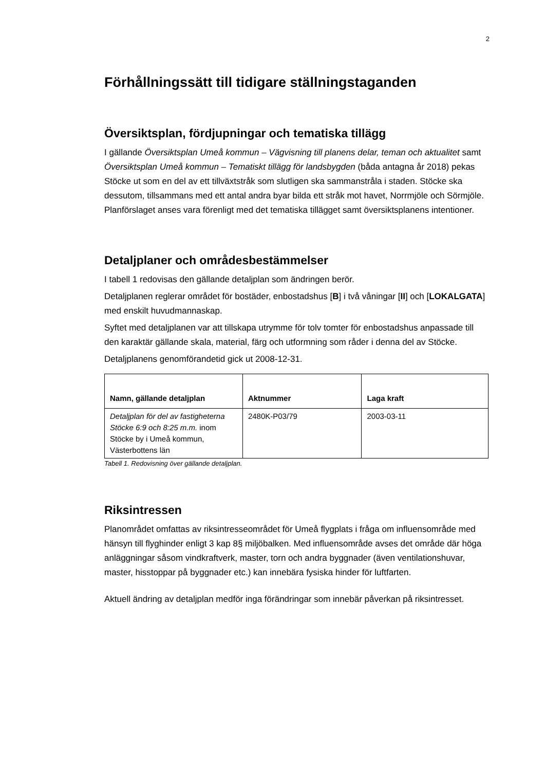2
Förhållningssätt till tidigare ställningstaganden
Översiktsplan, fördjupningar och tematiska tillägg
I gällande Översiktsplan Umeå kommun – Vägvisning till planens delar, teman och aktualitet samt Översiktsplan Umeå kommun – Tematiskt tillägg för landsbygden (båda antagna år 2018) pekas Stöcke ut som en del av ett tillväxtstråk som slutligen ska sammanstråla i staden. Stöcke ska dessutom, tillsammans med ett antal andra byar bilda ett stråk mot havet, Norrmjöle och Sörmjöle. Planförslaget anses vara förenligt med det tematiska tillägget samt översiktsplanens intentioner.
Detaljplaner och områdesbestämmelser
I tabell 1 redovisas den gällande detaljplan som ändringen berör.
Detaljplanen reglerar området för bostäder, enbostadshus [B] i två våningar [II] och [LOKALGATA] med enskilt huvudmannaskap.
Syftet med detaljplanen var att tillskapa utrymme för tolv tomter för enbostadshus anpassade till den karaktär gällande skala, material, färg och utformning som råder i denna del av Stöcke.
Detaljplanens genomförandetid gick ut 2008-12-31.
| Namn, gällande detaljplan | Aktnummer | Laga kraft |
| --- | --- | --- |
| Detaljplan för del av fastigheterna Stöcke 6:9 och 8:25 m.m. inom Stöcke by i Umeå kommun, Västerbottens län | 2480K-P03/79 | 2003-03-11 |
Tabell 1. Redovisning över gällande detaljplan.
Riksintressen
Planområdet omfattas av riksintresseområdet för Umeå flygplats i fråga om influensområde med hänsyn till flyghinder enligt 3 kap 8§ miljöbalken. Med influensområde avses det område där höga anläggningar såsom vindkraftverk, master, torn och andra byggnader (även ventilationshuvar, master, hisstoppar på byggnader etc.) kan innebära fysiska hinder för luftfarten.
Aktuell ändring av detaljplan medför inga förändringar som innebär påverkan på riksintresset.